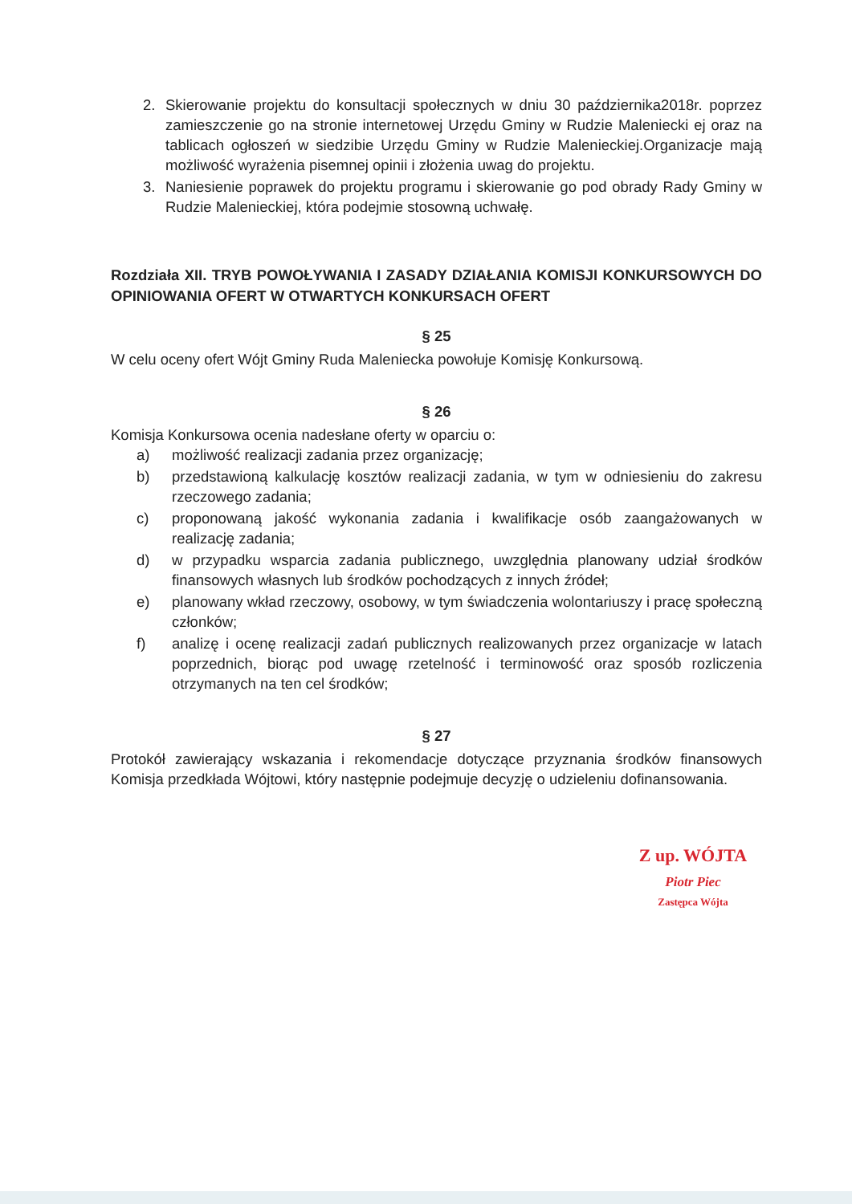2. Skierowanie projektu do konsultacji społecznych w dniu 30 października2018r. poprzez zamieszczenie go na stronie internetowej Urzędu Gminy w Rudzie Maleniecki ej oraz na tablicach ogłoszeń w siedzibie Urzędu Gminy w Rudzie Malenieckiej.Organizacje mają możliwość wyrażenia pisemnej opinii i złożenia uwag do projektu.
3. Naniesienie poprawek do projektu programu i skierowanie go pod obrady Rady Gminy w Rudzie Malenieckiej, która podejmie stosowną uchwałę.
Rozdziała XII. TRYB POWOŁYWANIA I ZASADY DZIAŁANIA KOMISJI KONKURSOWYCH DO OPINIOWANIA OFERT W OTWARTYCH KONKURSACH OFERT
§ 25
W celu oceny ofert Wójt Gminy Ruda Maleniecka powołuje Komisję Konkursową.
§ 26
Komisja Konkursowa ocenia nadesłane oferty w oparciu o:
a) możliwość realizacji zadania przez organizację;
b) przedstawioną kalkulację kosztów realizacji zadania, w tym w odniesieniu do zakresu rzeczowego zadania;
c) proponowaną jakość wykonania zadania i kwalifikacje osób zaangażowanych w realizację zadania;
d) w przypadku wsparcia zadania publicznego, uwzględnia planowany udział środków finansowych własnych lub środków pochodzących z innych źródeł;
e) planowany wkład rzeczowy, osobowy, w tym świadczenia wolontariuszy i pracę społeczną członków;
f) analizę i ocenę realizacji zadań publicznych realizowanych przez organizacje w latach poprzednich, biorąc pod uwagę rzetelność i terminowość oraz sposób rozliczenia otrzymanych na ten cel środków;
§ 27
Protokół zawierający wskazania i rekomendacje dotyczące przyznania środków finansowych Komisja przedkłada Wójtowi, który następnie podejmuje decyzję o udzieleniu dofinansowania.
Z up. WÓJTA
Piotr Piec
Zastępca Wójta